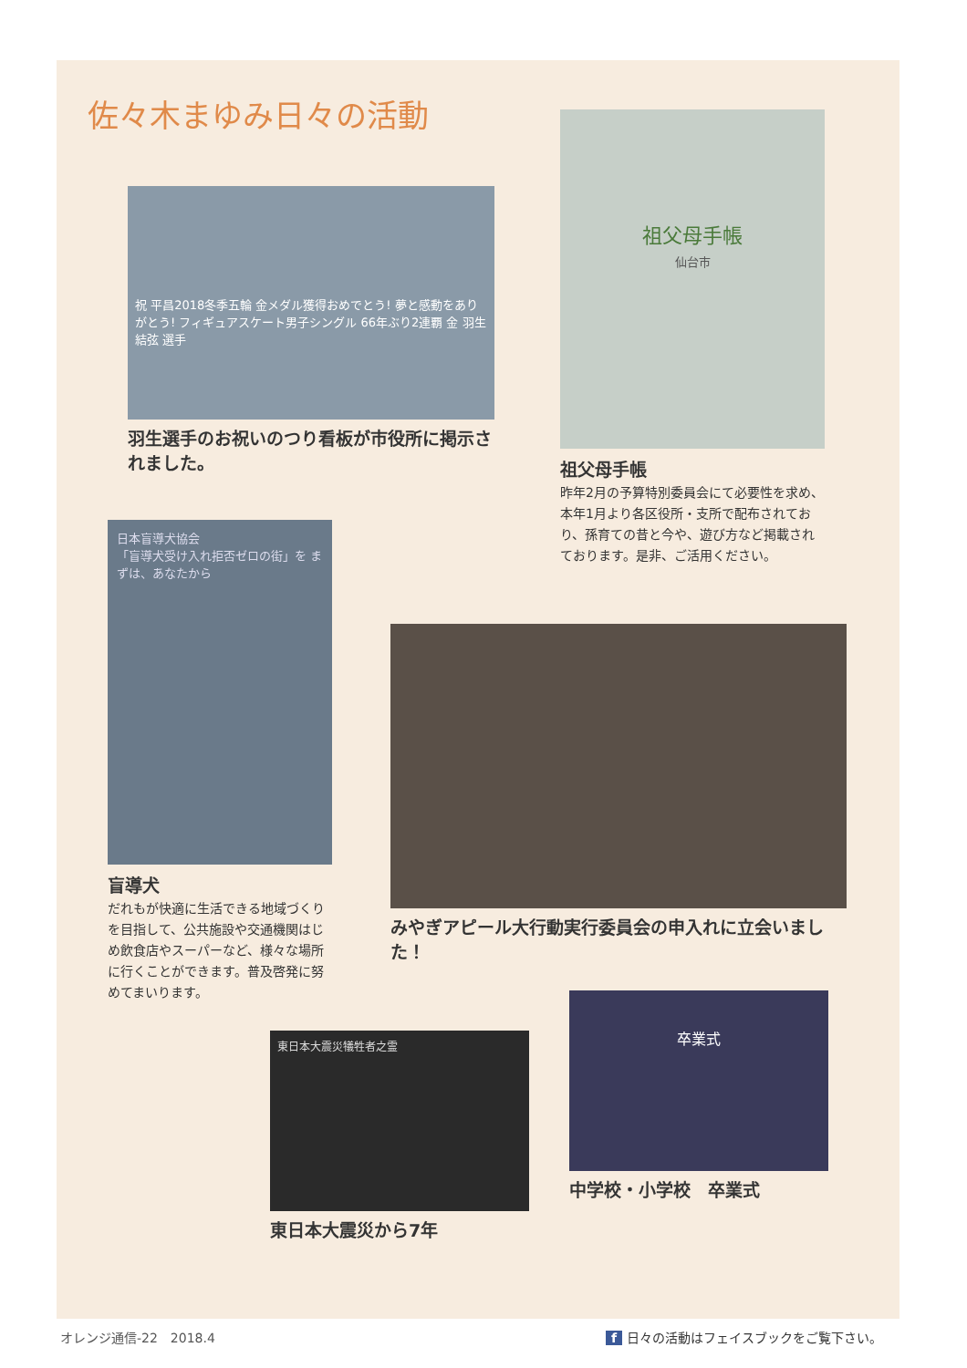佐々木まゆみ日々の活動
祖父母手帳
仙台市
祖父母手帳
昨年2月の予算特別委員会にて必要性を求め、本年1月より各区役所・支所で配布されており、孫育ての昔と今や、遊び方など掲載されております。是非、ご活用ください。
祝 平昌2018冬季五輪 金メダル獲得おめでとう! 夢と感動をありがとう! フィギュアスケート男子シングル 66年ぶり2連覇 金 羽生 結弦 選手
羽生選手のお祝いのつり看板が市役所に掲示されました。
日本盲導犬協会
「盲導犬受け入れ拒否ゼロの街」を まずは、あなたから
盲導犬
だれもが快適に生活できる地域づくりを目指して、公共施設や交通機関はじめ飲食店やスーパーなど、様々な場所に行くことができます。普及啓発に努めてまいります。
みやぎアピール大行動実行委員会の申入れに立会いました！
卒業式
中学校・小学校　卒業式
東日本大震災犠牲者之霊
東日本大震災から7年
オレンジ通信-22　2018.4
f 日々の活動はフェイスブックをご覧下さい。